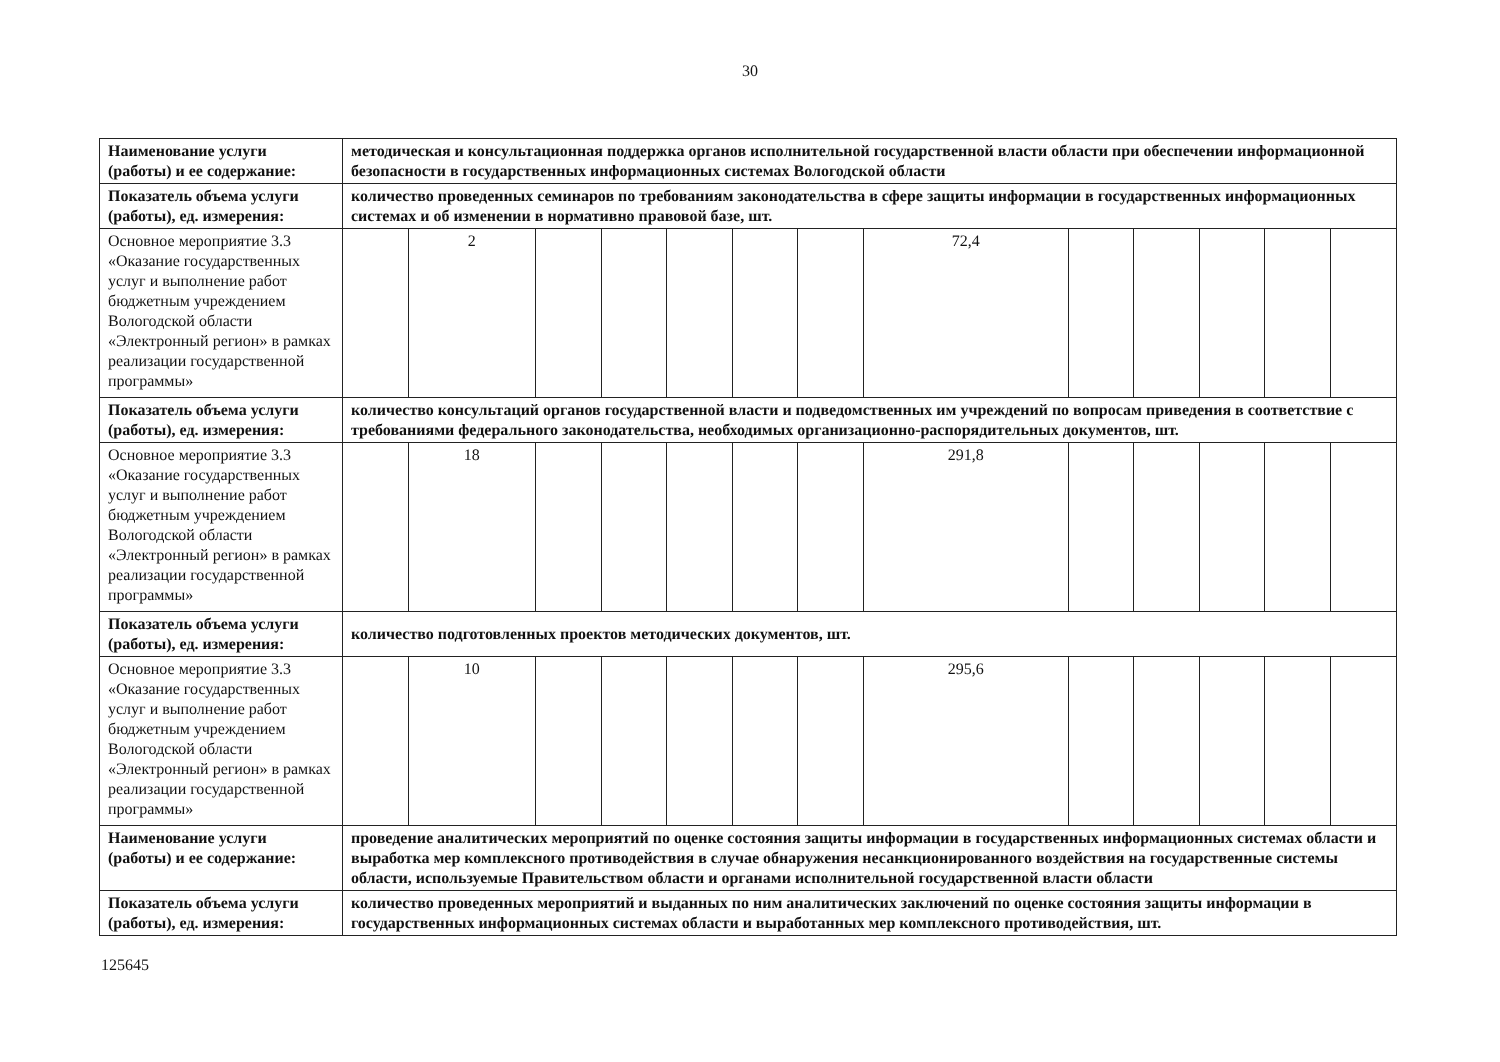30
| Наименование услуги (работы) и ее содержание: | методическая и консультационная поддержка органов исполнительной государственной власти области при обеспечении информационной безопасности в государственных информационных системах Вологодской области | | | | | | | | | | | | |
| Показатель объема услуги (работы), ед. измерения: | количество проведенных семинаров по требованиям законодательства в сфере защиты информации в государственных информационных системах и об изменении в нормативно правовой базе, шт. | | | | | | | | | | | | |
| Основное мероприятие 3.3 «Оказание государственных услуг и выполнение работ бюджетным учреждением Вологодской области «Электронный регион» в рамках реализации государственной программы» | | 2 | | | | | | 72,4 | | | | | |
| Показатель объема услуги (работы), ед. измерения: | количество консультаций органов государственной власти и подведомственных им учреждений по вопросам приведения в соответствие с требованиями федерального законодательства, необходимых организационно-распорядительных документов, шт. | | | | | | | | | | | | |
| Основное мероприятие 3.3 «Оказание государственных услуг и выполнение работ бюджетным учреждением Вологодской области «Электронный регион» в рамках реализации государственной программы» | | 18 | | | | | | 291,8 | | | | | |
| Показатель объема услуги (работы), ед. измерения: | количество подготовленных проектов методических документов, шт. | | | | | | | | | | | | |
| Основное мероприятие 3.3 «Оказание государственных услуг и выполнение работ бюджетным учреждением Вологодской области «Электронный регион» в рамках реализации государственной программы» | | 10 | | | | | | 295,6 | | | | | |
| Наименование услуги (работы) и ее содержание: | проведение аналитических мероприятий по оценке состояния защиты информации в государственных информационных системах области и выработка мер комплексного противодействия в случае обнаружения несанкционированного воздействия на государственные системы области, используемые Правительством области и органами исполнительной государственной власти области | | | | | | | | | | | | |
| Показатель объема услуги (работы), ед. измерения: | количество проведенных мероприятий и выданных по ним аналитических заключений по оценке состояния защиты информации в государственных информационных системах области и выработанных мер комплексного противодействия, шт. | | | | | | | | | | | | |
125645